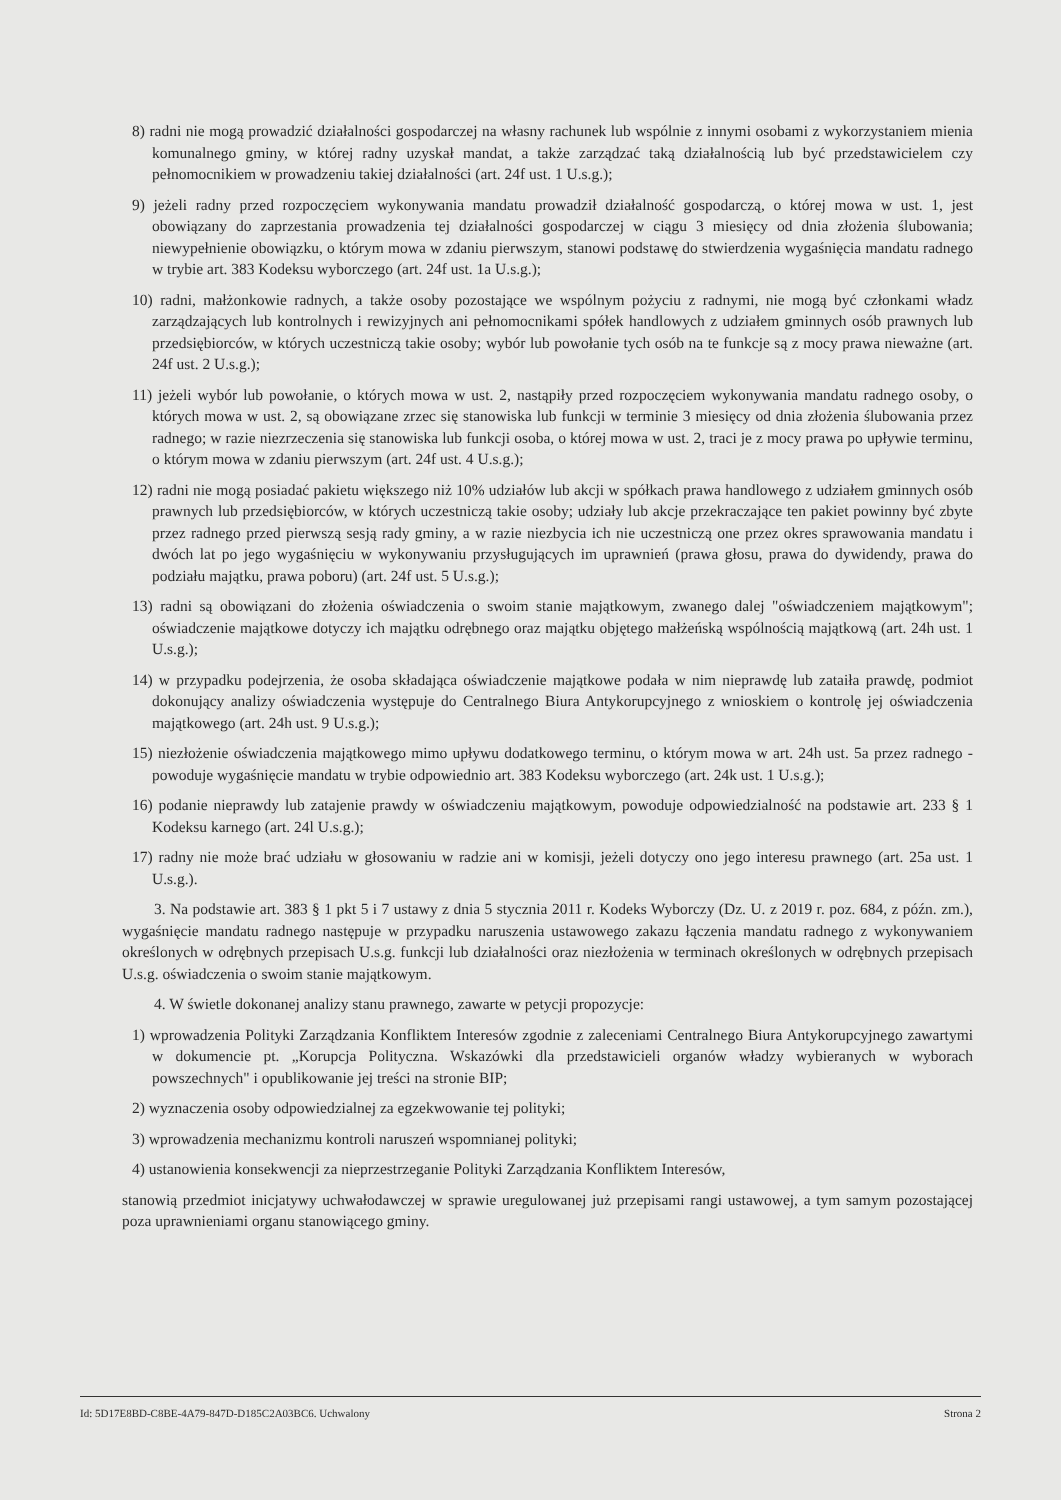8) radni nie mogą prowadzić działalności gospodarczej na własny rachunek lub wspólnie z innymi osobami z wykorzystaniem mienia komunalnego gminy, w której radny uzyskał mandat, a także zarządzać taką działalnością lub być przedstawicielem czy pełnomocnikiem w prowadzeniu takiej działalności (art. 24f ust. 1 U.s.g.);
9) jeżeli radny przed rozpoczęciem wykonywania mandatu prowadził działalność gospodarczą, o której mowa w ust. 1, jest obowiązany do zaprzestania prowadzenia tej działalności gospodarczej w ciągu 3 miesięcy od dnia złożenia ślubowania; niewypełnienie obowiązku, o którym mowa w zdaniu pierwszym, stanowi podstawę do stwierdzenia wygaśnięcia mandatu radnego w trybie art. 383 Kodeksu wyborczego (art. 24f ust. 1a U.s.g.);
10) radni, małżonkowie radnych, a także osoby pozostające we wspólnym pożyciu z radnymi, nie mogą być członkami władz zarządzających lub kontrolnych i rewizyjnych ani pełnomocnikami spółek handlowych z udziałem gminnych osób prawnych lub przedsiębiorców, w których uczestniczą takie osoby; wybór lub powołanie tych osób na te funkcje są z mocy prawa nieważne (art. 24f ust. 2 U.s.g.);
11) jeżeli wybór lub powołanie, o których mowa w ust. 2, nastąpiły przed rozpoczęciem wykonywania mandatu radnego osoby, o których mowa w ust. 2, są obowiązane zrzec się stanowiska lub funkcji w terminie 3 miesięcy od dnia złożenia ślubowania przez radnego; w razie niezrzeczenia się stanowiska lub funkcji osoba, o której mowa w ust. 2, traci je z mocy prawa po upływie terminu, o którym mowa w zdaniu pierwszym (art. 24f ust. 4 U.s.g.);
12) radni nie mogą posiadać pakietu większego niż 10% udziałów lub akcji w spółkach prawa handlowego z udziałem gminnych osób prawnych lub przedsiębiorców, w których uczestniczą takie osoby; udziały lub akcje przekraczające ten pakiet powinny być zbyte przez radnego przed pierwszą sesją rady gminy, a w razie niezbycia ich nie uczestniczą one przez okres sprawowania mandatu i dwóch lat po jego wygaśnięciu w wykonywaniu przysługujących im uprawnień (prawa głosu, prawa do dywidendy, prawa do podziału majątku, prawa poboru) (art. 24f ust. 5 U.s.g.);
13) radni są obowiązani do złożenia oświadczenia o swoim stanie majątkowym, zwanego dalej "oświadczeniem majątkowym"; oświadczenie majątkowe dotyczy ich majątku odrębnego oraz majątku objętego małżeńską wspólnością majątkową (art. 24h ust. 1 U.s.g.);
14) w przypadku podejrzenia, że osoba składająca oświadczenie majątkowe podała w nim nieprawdę lub zataiła prawdę, podmiot dokonujący analizy oświadczenia występuje do Centralnego Biura Antykorupcyjnego z wnioskiem o kontrolę jej oświadczenia majątkowego (art. 24h ust. 9 U.s.g.);
15) niezłożenie oświadczenia majątkowego mimo upływu dodatkowego terminu, o którym mowa w art. 24h ust. 5a przez radnego - powoduje wygaśnięcie mandatu w trybie odpowiednio art. 383 Kodeksu wyborczego (art. 24k ust. 1 U.s.g.);
16) podanie nieprawdy lub zatajenie prawdy w oświadczeniu majątkowym, powoduje odpowiedzialność na podstawie art. 233 § 1 Kodeksu karnego (art. 24l U.s.g.);
17) radny nie może brać udziału w głosowaniu w radzie ani w komisji, jeżeli dotyczy ono jego interesu prawnego (art. 25a ust. 1 U.s.g.).
3. Na podstawie art. 383 § 1 pkt 5 i 7 ustawy z dnia 5 stycznia 2011 r. Kodeks Wyborczy (Dz. U. z 2019 r. poz. 684, z późn. zm.), wygaśnięcie mandatu radnego następuje w przypadku naruszenia ustawowego zakazu łączenia mandatu radnego z wykonywaniem określonych w odrębnych przepisach U.s.g. funkcji lub działalności oraz niezłożenia w terminach określonych w odrębnych przepisach U.s.g. oświadczenia o swoim stanie majątkowym.
4. W świetle dokonanej analizy stanu prawnego, zawarte w petycji propozycje:
1) wprowadzenia Polityki Zarządzania Konfliktem Interesów zgodnie z zaleceniami Centralnego Biura Antykorupcyjnego zawartymi w dokumencie pt. „Korupcja Polityczna. Wskazówki dla przedstawicieli organów władzy wybieranych w wyborach powszechnych" i opublikowanie jej treści na stronie BIP;
2) wyznaczenia osoby odpowiedzialnej za egzekwowanie tej polityki;
3) wprowadzenia mechanizmu kontroli naruszeń wspomnianej polityki;
4) ustanowienia konsekwencji za nieprzestrzeganie Polityki Zarządzania Konfliktem Interesów,
stanowią przedmiot inicjatywy uchwałodawczej w sprawie uregulowanej już przepisami rangi ustawowej, a tym samym pozostającej poza uprawnieniami organu stanowiącego gminy.
Id: 5D17E8BD-C8BE-4A79-847D-D185C2A03BC6. Uchwalony Strona 2